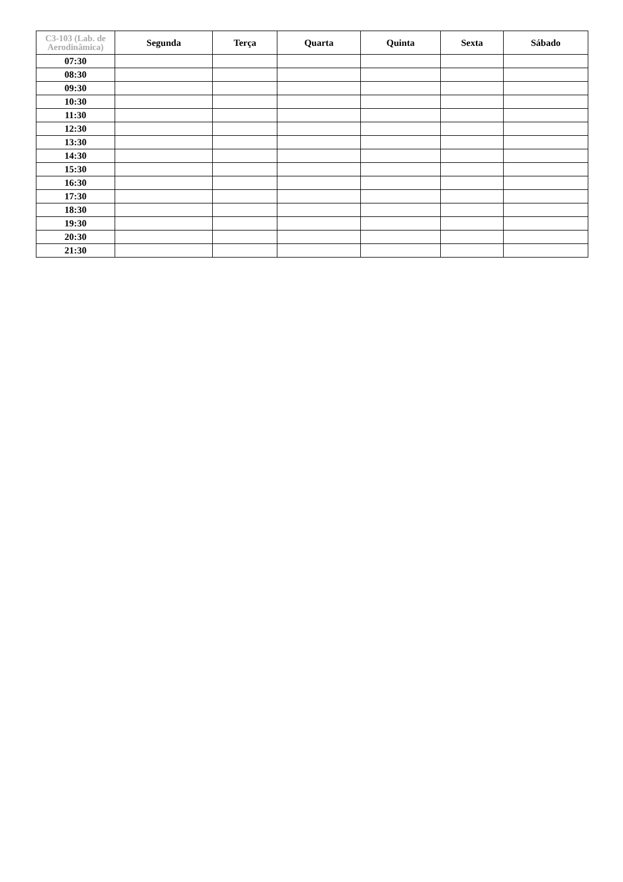| C3-103 (Lab. de Aerodinâmica) | Segunda | Terça | Quarta | Quinta | Sexta | Sábado |
| --- | --- | --- | --- | --- | --- | --- |
| 07:30 | | | | | | |
| 08:30 | | | | | | |
| 09:30 | | | | | | |
| 10:30 | | | | | | |
| 11:30 | | | | | | |
| 12:30 | | | | | | |
| 13:30 | | | | | | |
| 14:30 | | | | | | |
| 15:30 | | | | | | |
| 16:30 | | | | | | |
| 17:30 | | | | | | |
| 18:30 | | | | | | |
| 19:30 | | | | | | |
| 20:30 | | | | | | |
| 21:30 | | | | | | |